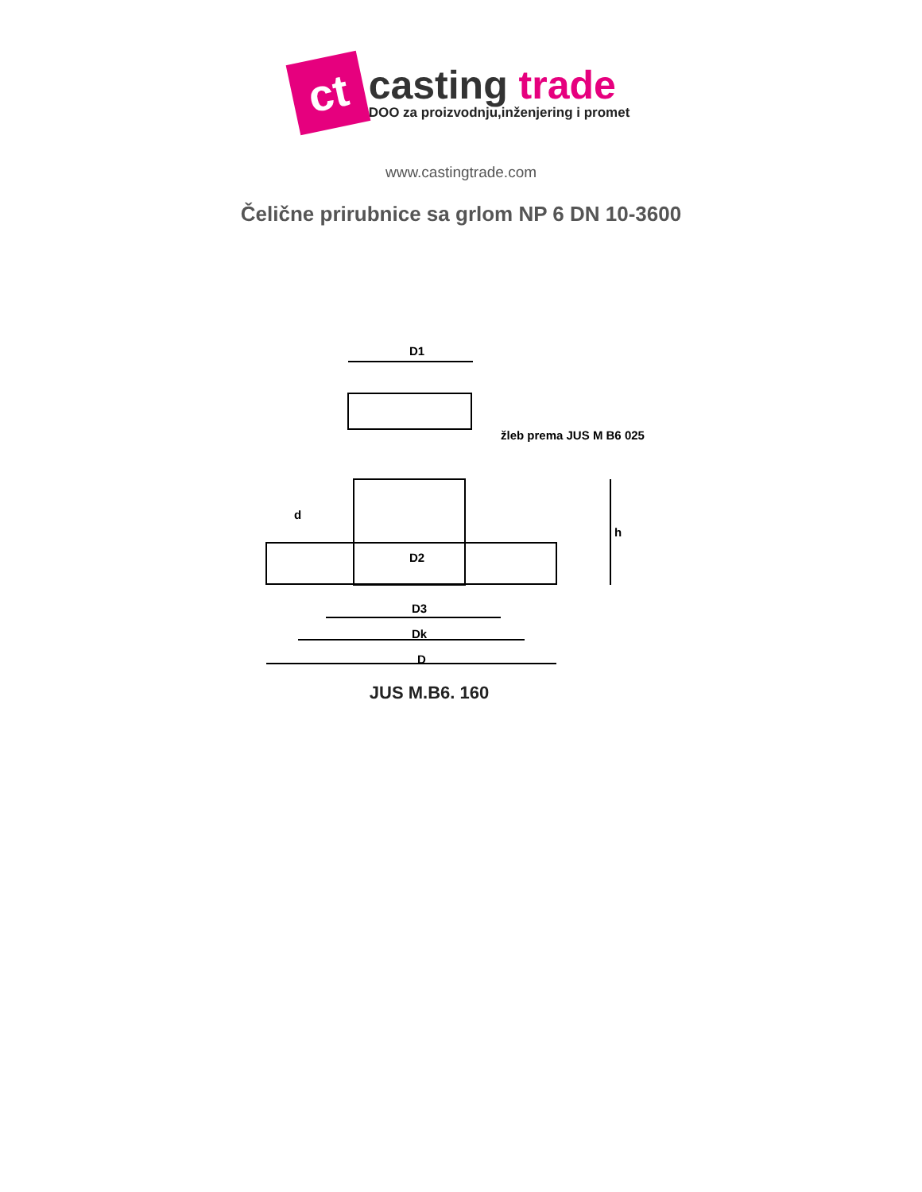ct
casting trade
DOO za proizvodnju,inženjering i promet
www.castingtrade.com
Čelične prirubnice sa grlom NP 6 DN 10-3600
D1
žleb prema JUS M B6 025
D2
D3
Dk
D
d
h
JUS M.B6. 160